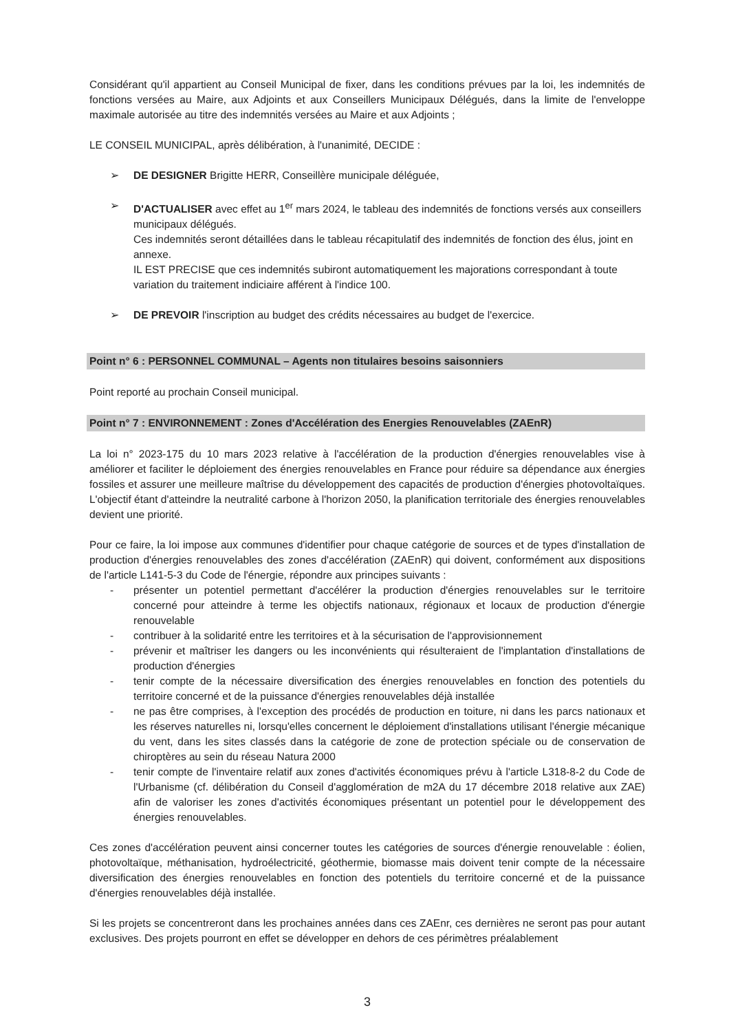Considérant qu'il appartient au Conseil Municipal de fixer, dans les conditions prévues par la loi, les indemnités de fonctions versées au Maire, aux Adjoints et aux Conseillers Municipaux Délégués, dans la limite de l'enveloppe maximale autorisée au titre des indemnités versées au Maire et aux Adjoints ;
LE CONSEIL MUNICIPAL, après délibération, à l'unanimité, DECIDE :
➢ DE DESIGNER Brigitte HERR, Conseillère municipale déléguée,
➢ D'ACTUALISER avec effet au 1<sup>er</sup> mars 2024, le tableau des indemnités de fonctions versés aux conseillers municipaux délégués.
Ces indemnités seront détaillées dans le tableau récapitulatif des indemnités de fonction des élus, joint en annexe.
IL EST PRECISE que ces indemnités subiront automatiquement les majorations correspondant à toute variation du traitement indiciaire afférent à l'indice 100.
➢ DE PREVOIR l'inscription au budget des crédits nécessaires au budget de l'exercice.
Point n° 6 : PERSONNEL COMMUNAL – Agents non titulaires besoins saisonniers
Point reporté au prochain Conseil municipal.
Point n° 7 : ENVIRONNEMENT : Zones d'Accélération des Energies Renouvelables (ZAEnR)
La loi n° 2023-175 du 10 mars 2023 relative à l'accélération de la production d'énergies renouvelables vise à améliorer et faciliter le déploiement des énergies renouvelables en France pour réduire sa dépendance aux énergies fossiles et assurer une meilleure maîtrise du développement des capacités de production d'énergies photovoltaïques. L'objectif étant d'atteindre la neutralité carbone à l'horizon 2050, la planification territoriale des énergies renouvelables devient une priorité.
Pour ce faire, la loi impose aux communes d'identifier pour chaque catégorie de sources et de types d'installation de production d'énergies renouvelables des zones d'accélération (ZAEnR) qui doivent, conformément aux dispositions de l'article L141-5-3 du Code de l'énergie, répondre aux principes suivants :
- présenter un potentiel permettant d'accélérer la production d'énergies renouvelables sur le territoire concerné pour atteindre à terme les objectifs nationaux, régionaux et locaux de production d'énergie renouvelable
- contribuer à la solidarité entre les territoires et à la sécurisation de l'approvisionnement
- prévenir et maîtriser les dangers ou les inconvénients qui résulteraient de l'implantation d'installations de production d'énergies
- tenir compte de la nécessaire diversification des énergies renouvelables en fonction des potentiels du territoire concerné et de la puissance d'énergies renouvelables déjà installée
- ne pas être comprises, à l'exception des procédés de production en toiture, ni dans les parcs nationaux et les réserves naturelles ni, lorsqu'elles concernent le déploiement d'installations utilisant l'énergie mécanique du vent, dans les sites classés dans la catégorie de zone de protection spéciale ou de conservation de chiroptères au sein du réseau Natura 2000
- tenir compte de l'inventaire relatif aux zones d'activités économiques prévu à l'article L318-8-2 du Code de l'Urbanisme (cf. délibération du Conseil d'agglomération de m2A du 17 décembre 2018 relative aux ZAE) afin de valoriser les zones d'activités économiques présentant un potentiel pour le développement des énergies renouvelables.
Ces zones d'accélération peuvent ainsi concerner toutes les catégories de sources d'énergie renouvelable : éolien, photovoltaïque, méthanisation, hydroélectricité, géothermie, biomasse mais doivent tenir compte de la nécessaire diversification des énergies renouvelables en fonction des potentiels du territoire concerné et de la puissance d'énergies renouvelables déjà installée.
Si les projets se concentreront dans les prochaines années dans ces ZAEnr, ces dernières ne seront pas pour autant exclusives. Des projets pourront en effet se développer en dehors de ces périmètres préalablement
3